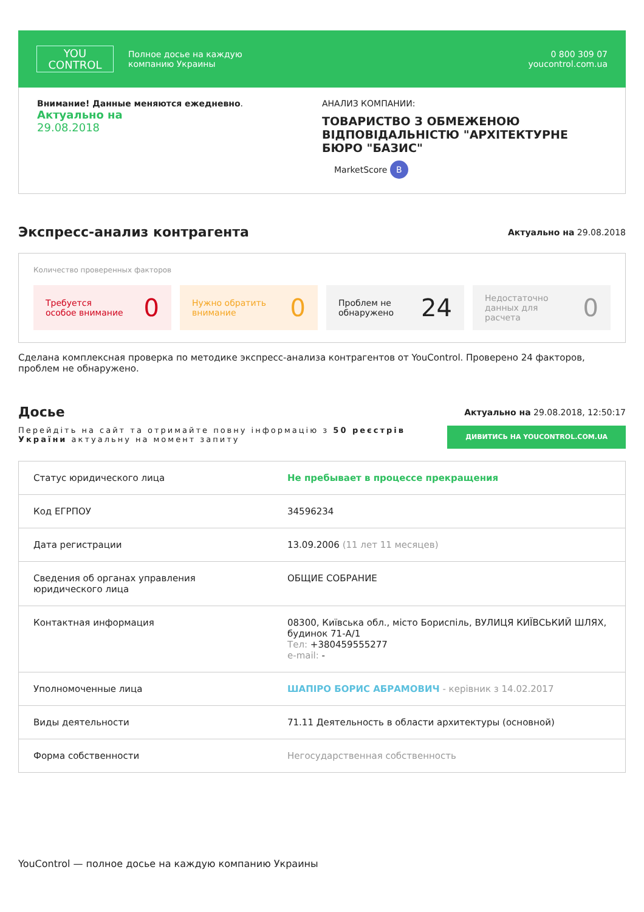YOU
CONTROL
Полное досье на каждую
компанию Украины
0 800 309 07
youcontrol.com.ua
Внимание! Данные меняются ежедневно.
Актуально на
29.08.2018
АНАЛИЗ КОМПАНИИ:
ТОВАРИСТВО З ОБМЕЖЕНОЮ ВІДПОВІДАЛЬНІСТЮ "АРХІТЕКТУРНЕ БЮРО "БАЗИС"
MarketScore B
Экспресс-анализ контрагента
Актуально на 29.08.2018
Количество проверенных факторов
Требуется
особое внимание 0
Нужно обратить
внимание 0
Проблем не
обнаружено 24
Недостаточно
данных для
расчета 0
Сделана комплексная проверка по методике экспресс-анализа контрагентов от YouControl. Проверено 24 факторов, проблем не обнаружено.
Досье
Актуально на 29.08.2018, 12:50:17
Перейдіть на сайт та отримайте повну інформацію з 50 реєстрів України актуальну на момент запиту
ДИВИТИСЬ НА YOUCONTROL.COM.UA
| Статус юридического лица | Не пребывает в процессе прекращения |
| Код ЕГРПОУ | 34596234 |
| Дата регистрации | 13.09.2006 (11 лет 11 месяцев) |
| Сведения об органах управления юридического лица | ОБЩИЕ СОБРАНИЕ |
| Контактная информация | 08300, Київська обл., місто Бориспіль, ВУЛИЦЯ КИЇВСЬКИЙ ШЛЯХ, будинок 71-А/1 Тел: +380459555277 e-mail: - |
| Уполномоченные лица | ШАПІРО БОРИС АБРАМОВИЧ - керівник з 14.02.2017 |
| Виды деятельности | 71.11 Деятельность в области архитектуры (основной) |
| Форма собственности | Негосударственная собственность |
YouControl — полное досье на каждую компанию Украины